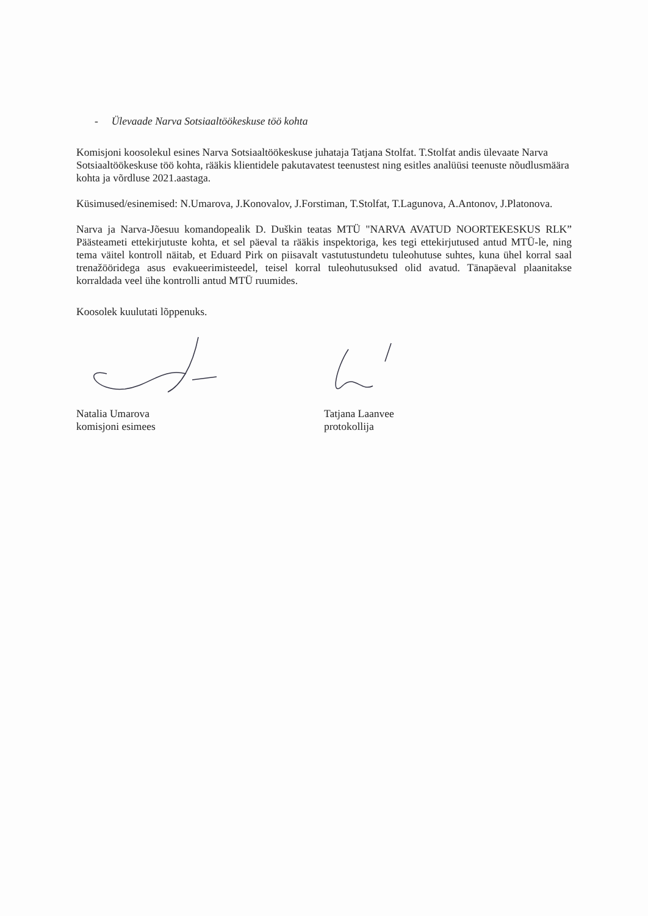- Ülevaade Narva Sotsiaaltöökeskuse töö kohta
Komisjoni koosolekul esines Narva Sotsiaaltöökeskuse juhataja Tatjana Stolfat. T.Stolfat andis ülevaate Narva Sotsiaaltöökeskuse töö kohta, rääkis klientidele pakutavatest teenustest ning esitles analüüsi teenuste nõudlusmäära kohta ja võrdluse 2021.aastaga.
Küsimused/esinemised: N.Umarova, J.Konovalov, J.Forstiman, T.Stolfat, T.Lagunova, A.Antonov, J.Platonova.
Narva ja Narva-Jõesuu komandopealik D. Duškin teatas MTÜ "NARVA AVATUD NOORTEKESKUS RLK” Päästeameti ettekirjutuste kohta, et sel päeval ta rääkis inspektoriga, kes tegi ettekirjutused antud MTÜ-le, ning tema väitel kontroll näitab, et Eduard Pirk on piisavalt vastutustundetu tuleohutuse suhtes, kuna ühel korral saal trenažööridega asus evakueerimisteedel, teisel korral tuleohutusuksed olid avatud. Tänapäeval plaanitakse korraldada veel ühe kontrolli antud MTÜ ruumides.
Koosolek kuulutati lõppenuks.
Natalia Umarova
komisjoni esimees
Tatjana Laanvee
protokollija